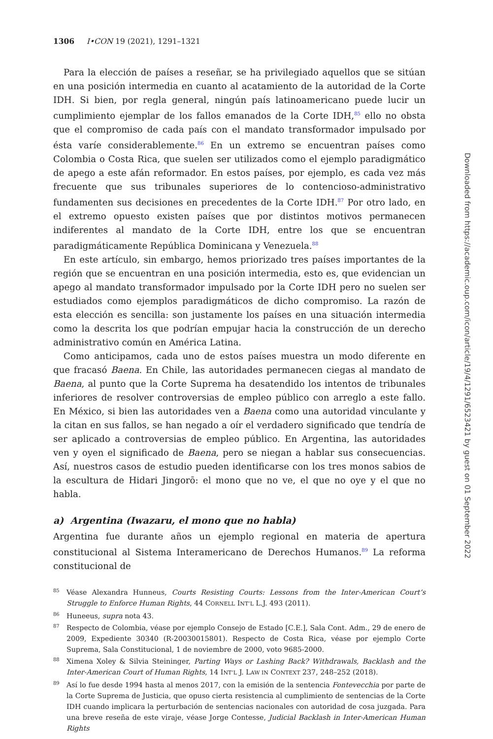1306 I•CON 19 (2021), 1291–1321
Para la elección de países a reseñar, se ha privilegiado aquellos que se sitúan en una posición intermedia en cuanto al acatamiento de la autoridad de la Corte IDH. Si bien, por regla general, ningún país latinoamericano puede lucir un cumplimiento ejemplar de los fallos emanados de la Corte IDH,<sup>85</sup> ello no obsta que el compromiso de cada país con el mandato transformador impulsado por ésta varíe considerablemente.<sup>86</sup> En un extremo se encuentran países como Colombia o Costa Rica, que suelen ser utilizados como el ejemplo paradigmático de apego a este afán reformador. En estos países, por ejemplo, es cada vez más frecuente que sus tribunales superiores de lo contencioso-administrativo fundamenten sus decisiones en precedentes de la Corte IDH.<sup>87</sup> Por otro lado, en el extremo opuesto existen países que por distintos motivos permanecen indiferentes al mandato de la Corte IDH, entre los que se encuentran paradigmáticamente República Dominicana y Venezuela.<sup>88</sup>
En este artículo, sin embargo, hemos priorizado tres países importantes de la región que se encuentran en una posición intermedia, esto es, que evidencian un apego al mandato transformador impulsado por la Corte IDH pero no suelen ser estudiados como ejemplos paradigmáticos de dicho compromiso. La razón de esta elección es sencilla: son justamente los países en una situación intermedia como la descrita los que podrían empujar hacia la construcción de un derecho administrativo común en América Latina.
Como anticipamos, cada uno de estos países muestra un modo diferente en que fracasó Baena. En Chile, las autoridades permanecen ciegas al mandato de Baena, al punto que la Corte Suprema ha desatendido los intentos de tribunales inferiores de resolver controversias de empleo público con arreglo a este fallo. En México, si bien las autoridades ven a Baena como una autoridad vinculante y la citan en sus fallos, se han negado a oír el verdadero significado que tendría de ser aplicado a controversias de empleo público. En Argentina, las autoridades ven y oyen el significado de Baena, pero se niegan a hablar sus consecuencias. Así, nuestros casos de estudio pueden identificarse con los tres monos sabios de la escultura de Hidari Jingorō: el mono que no ve, el que no oye y el que no habla.
a) Argentina (Iwazaru, el mono que no habla)
Argentina fue durante años un ejemplo regional en materia de apertura constitucional al Sistema Interamericano de Derechos Humanos.<sup>89</sup> La reforma constitucional de
85 Véase Alexandra Hunneus, Courts Resisting Courts: Lessons from the Inter-American Court’s Struggle to Enforce Human Rights, 44 CORNELL INT’L L.J. 493 (2011).
86 Huneeus, supra nota 43.
87 Respecto de Colombia, véase por ejemplo Consejo de Estado [C.E.], Sala Cont. Adm., 29 de enero de 2009, Expediente 30340 (R-20030015801). Respecto de Costa Rica, véase por ejemplo Corte Suprema, Sala Constitucional, 1 de noviembre de 2000, voto 9685-2000.
88 Ximena Xoley & Silvia Steininger, Parting Ways or Lashing Back? Withdrawals, Backlash and the Inter-American Court of Human Rights, 14 INT’L J. LAW IN CONTEXT 237, 248–252 (2018).
89 Así lo fue desde 1994 hasta al menos 2017, con la emisión de la sentencia Fontevecchia por parte de la Corte Suprema de Justicia, que opuso cierta resistencia al cumplimiento de sentencias de la Corte IDH cuando implicara la perturbación de sentencias nacionales con autoridad de cosa juzgada. Para una breve reseña de este viraje, véase Jorge Contesse, Judicial Backlash in Inter-American Human Rights
Downloaded from https://academic.oup.com/icon/article/19/4/1291/6523421 by guest on 01 September 2022